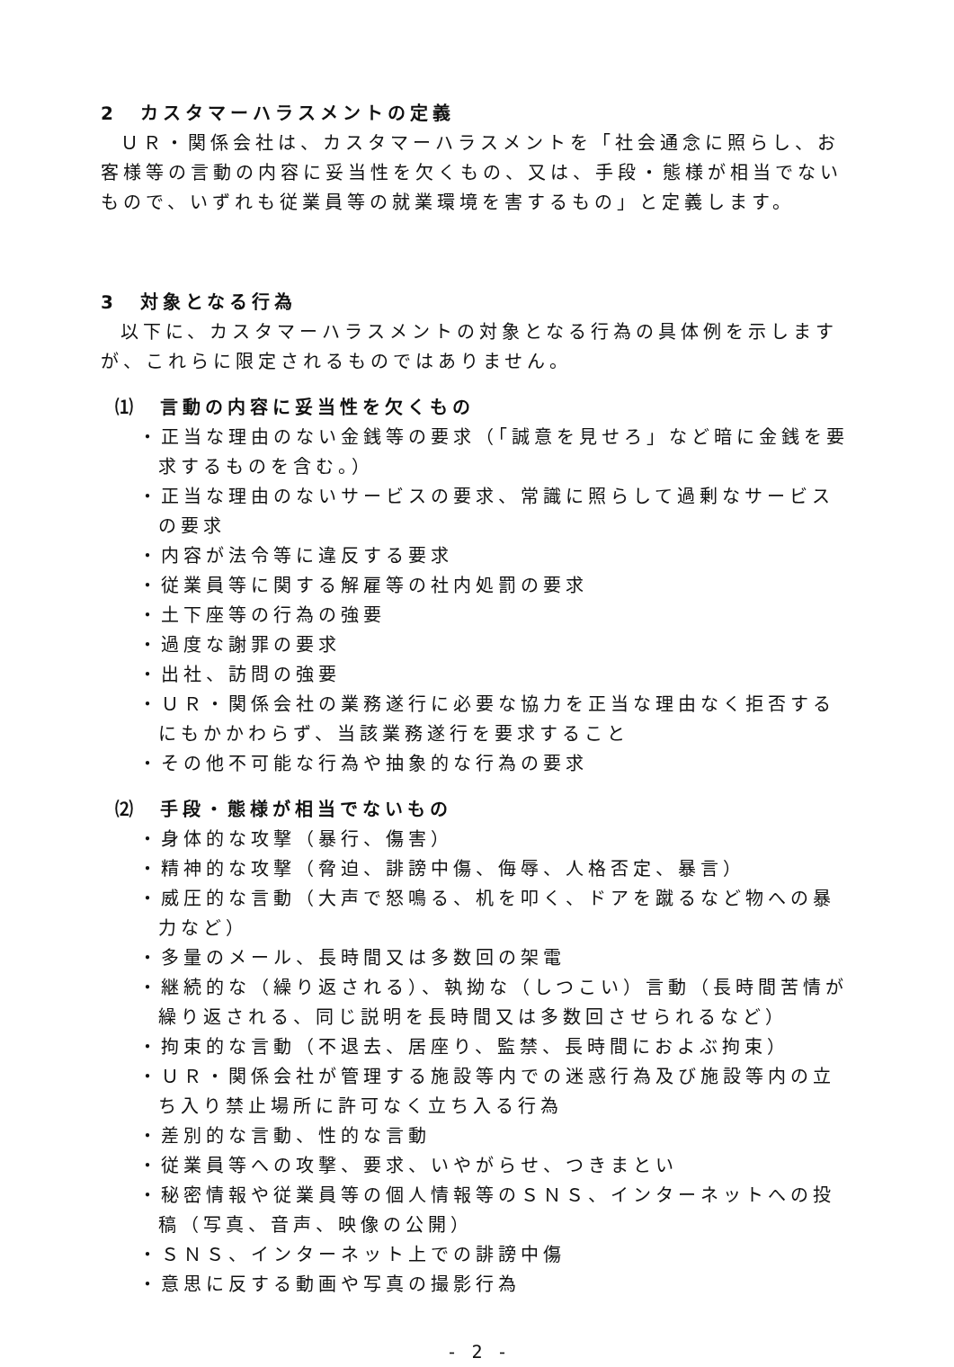2　カスタマーハラスメントの定義
ＵＲ・関係会社は、カスタマーハラスメントを「社会通念に照らし、お客様等の言動の内容に妥当性を欠くもの、又は、手段・態様が相当でないもので、いずれも従業員等の就業環境を害するもの」と定義します。
3　対象となる行為
以下に、カスタマーハラスメントの対象となる行為の具体例を示しますが、これらに限定されるものではありません。
⑴　言動の内容に妥当性を欠くもの
・正当な理由のない金銭等の要求（「誠意を見せろ」など暗に金銭を要求するものを含む。）
・正当な理由のないサービスの要求、常識に照らして過剰なサービスの要求
・内容が法令等に違反する要求
・従業員等に関する解雇等の社内処罰の要求
・土下座等の行為の強要
・過度な謝罪の要求
・出社、訪問の強要
・ＵＲ・関係会社の業務遂行に必要な協力を正当な理由なく拒否するにもかかわらず、当該業務遂行を要求すること
・その他不可能な行為や抽象的な行為の要求
⑵　手段・態様が相当でないもの
・身体的な攻撃（暴行、傷害）
・精神的な攻撃（脅迫、誹謗中傷、侮辱、人格否定、暴言）
・威圧的な言動（大声で怒鳴る、机を叩く、ドアを蹴るなど物への暴力など）
・多量のメール、長時間又は多数回の架電
・継続的な（繰り返される）、執拗な（しつこい）言動（長時間苦情が繰り返される、同じ説明を長時間又は多数回させられるなど）
・拘束的な言動（不退去、居座り、監禁、長時間におよぶ拘束）
・ＵＲ・関係会社が管理する施設等内での迷惑行為及び施設等内の立ち入り禁止場所に許可なく立ち入る行為
・差別的な言動、性的な言動
・従業員等への攻撃、要求、いやがらせ、つきまとい
・秘密情報や従業員等の個人情報等のＳＮＳ、インターネットへの投稿（写真、音声、映像の公開）
・ＳＮＳ、インターネット上での誹謗中傷
・意思に反する動画や写真の撮影行為
- 2 -